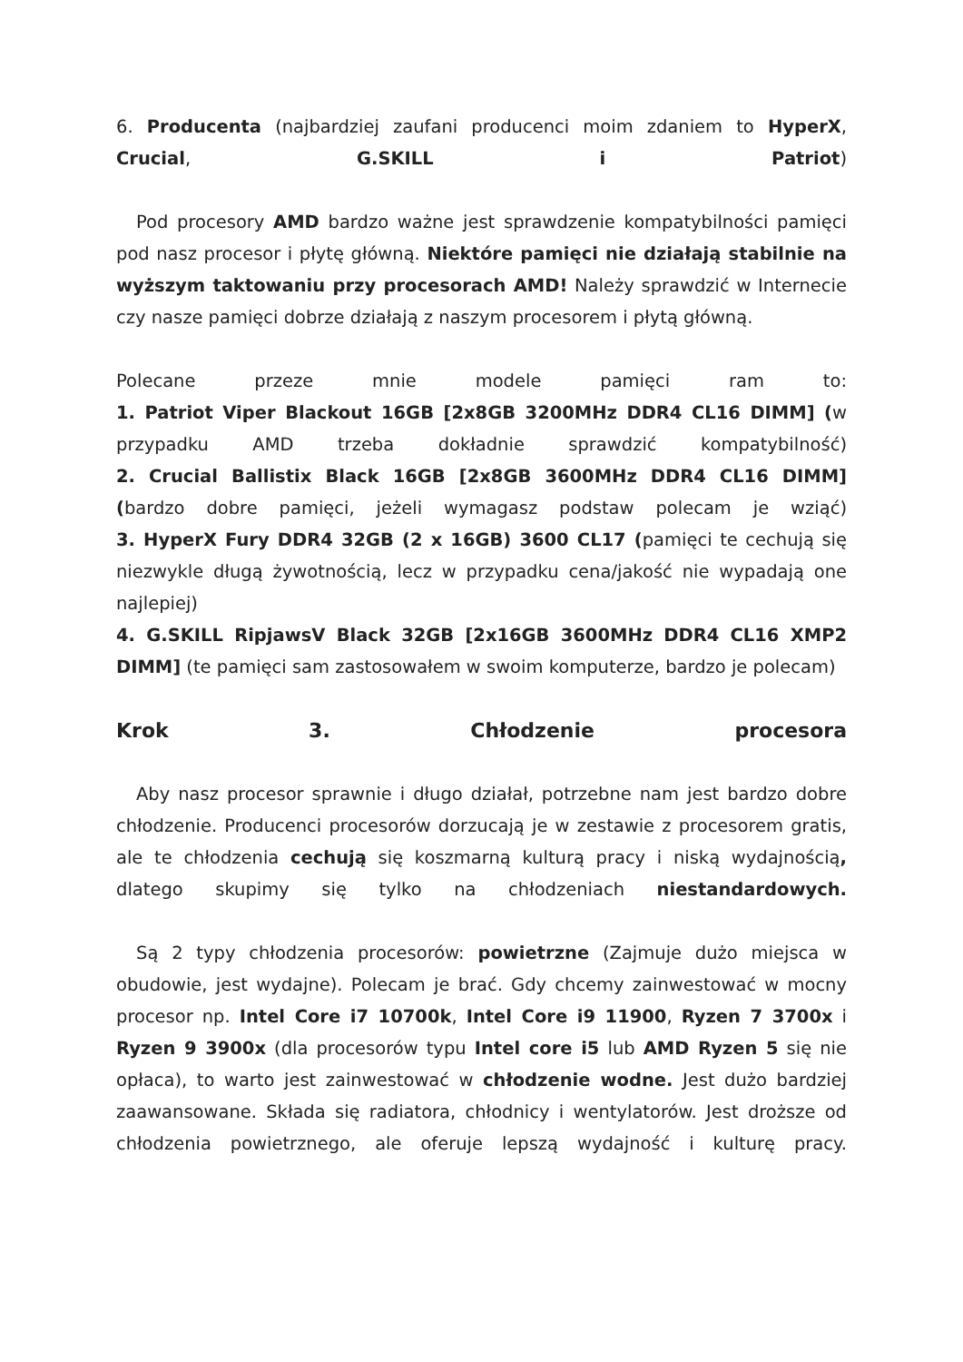6. Producenta (najbardziej zaufani producenci moim zdaniem to HyperX, Crucial, G.SKILL i Patriot)
Pod procesory AMD bardzo ważne jest sprawdzenie kompatybilności pamięci pod nasz procesor i płytę główną. Niektóre pamięci nie działają stabilnie na wyższym taktowaniu przy procesorach AMD! Należy sprawdzić w Internecie czy nasze pamięci dobrze działają z naszym procesorem i płytą główną.
Polecane przeze mnie modele pamięci ram to:
1. Patriot Viper Blackout 16GB [2x8GB 3200MHz DDR4 CL16 DIMM] (w przypadku AMD trzeba dokładnie sprawdzić kompatybilność)
2. Crucial Ballistix Black 16GB [2x8GB 3600MHz DDR4 CL16 DIMM] (bardzo dobre pamięci, jeżeli wymagasz podstaw polecam je wziąć)
3. HyperX Fury DDR4 32GB (2 x 16GB) 3600 CL17 (pamięci te cechują się niezwykle długą żywotnością, lecz w przypadku cena/jakość nie wypadają one najlepiej)
4. G.SKILL RipjawsV Black 32GB [2x16GB 3600MHz DDR4 CL16 XMP2 DIMM] (te pamięci sam zastosowałem w swoim komputerze, bardzo je polecam)
Krok 3. Chłodzenie procesora
Aby nasz procesor sprawnie i długo działał, potrzebne nam jest bardzo dobre chłodzenie. Producenci procesorów dorzucają je w zestawie z procesorem gratis, ale te chłodzenia cechują się koszmarną kulturą pracy i niską wydajnością, dlatego skupimy się tylko na chłodzeniach niestandardowych.
Są 2 typy chłodzenia procesorów: powietrzne (Zajmuje dużo miejsca w obudowie, jest wydajne). Polecam je brać. Gdy chcemy zainwestować w mocny procesor np. Intel Core i7 10700k, Intel Core i9 11900, Ryzen 7 3700x i Ryzen 9 3900x (dla procesorów typu Intel core i5 lub AMD Ryzen 5 się nie opłaca), to warto jest zainwestować w chłodzenie wodne. Jest dużo bardziej zaawansowane. Składa się radiatora, chłodnicy i wentylatorów. Jest droższe od chłodzenia powietrznego, ale oferuje lepszą wydajność i kulturę pracy.